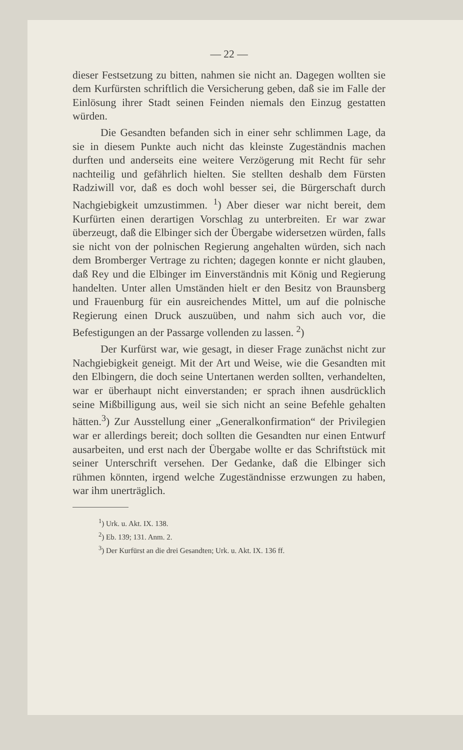— 22 —
dieser Festsetzung zu bitten, nahmen sie nicht an. Dagegen wollten sie dem Kurfürsten schriftlich die Versicherung geben, daß sie im Falle der Einlösung ihrer Stadt seinen Feinden niemals den Einzug gestatten würden.
Die Gesandten befanden sich in einer sehr schlimmen Lage, da sie in diesem Punkte auch nicht das kleinste Zugeständnis machen durften und anderseits eine weitere Verzögerung mit Recht für sehr nachteilig und gefährlich hielten. Sie stellten deshalb dem Fürsten Radziwill vor, daß es doch wohl besser sei, die Bürgerschaft durch Nachgiebigkeit umzustimmen. <sup>1</sup>) Aber dieser war nicht bereit, dem Kurfürten einen derartigen Vorschlag zu unterbreiten. Er war zwar überzeugt, daß die Elbinger sich der Übergabe widersetzen würden, falls sie nicht von der polnischen Regierung angehalten würden, sich nach dem Bromberger Vertrage zu richten; dagegen konnte er nicht glauben, daß Rey und die Elbinger im Einverständnis mit König und Regierung handelten. Unter allen Umständen hielt er den Besitz von Braunsberg und Frauenburg für ein ausreichendes Mittel, um auf die polnische Regierung einen Druck auszuüben, und nahm sich auch vor, die Befestigungen an der Passarge vollenden zu lassen. <sup>2</sup>)
Der Kurfürst war, wie gesagt, in dieser Frage zunächst nicht zur Nachgiebigkeit geneigt. Mit der Art und Weise, wie die Gesandten mit den Elbingern, die doch seine Untertanen werden sollten, verhandelten, war er überhaupt nicht einverstanden; er sprach ihnen ausdrücklich seine Mißbilligung aus, weil sie sich nicht an seine Befehle gehalten hätten.<sup>3</sup>) Zur Ausstellung einer „Generalkonfirmation“ der Privilegien war er allerdings bereit; doch sollten die Gesandten nur einen Entwurf ausarbeiten, und erst nach der Übergabe wollte er das Schriftstück mit seiner Unterschrift versehen. Der Gedanke, daß die Elbinger sich rühmen könnten, irgend welche Zugeständnisse erzwungen zu haben, war ihm unerträglich.
<sup>1</sup>) Urk. u. Akt. IX. 138.
<sup>2</sup>) Eb. 139; 131. Anm. 2.
<sup>3</sup>) Der Kurfürst an die drei Gesandten; Urk. u. Akt. IX. 136 ff.